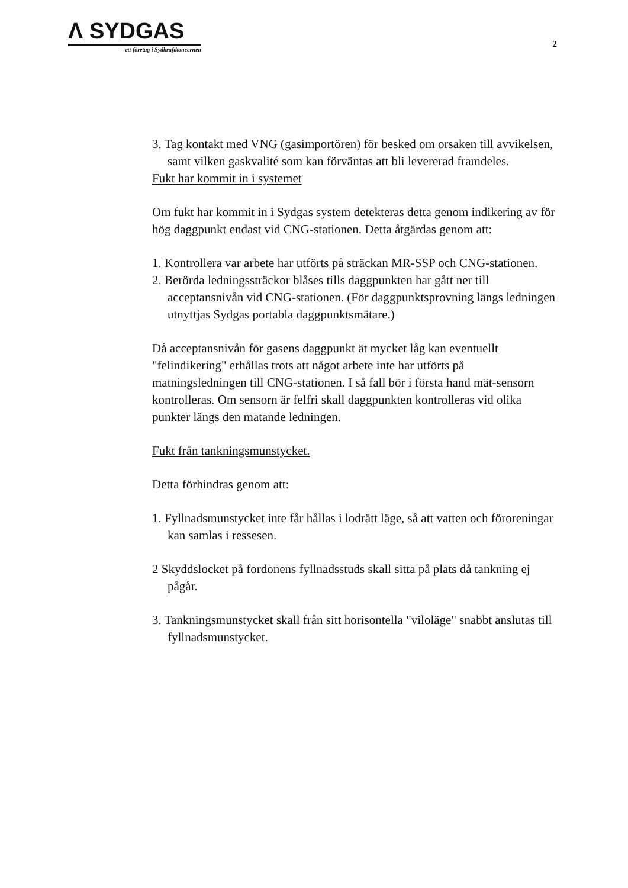Λ SYDGAS
– ett företag i Sydkraftkoncernen
2
3. Tag kontakt med VNG (gasimportören) för besked om orsaken till avvikelsen, samt vilken gaskvalité som kan förväntas att bli levererad framdeles.
Fukt har kommit in i systemet
Om fukt har kommit in i Sydgas system detekteras detta genom indikering av för hög daggpunkt endast vid CNG-stationen. Detta åtgärdas genom att:
1. Kontrollera var arbete har utförts på sträckan MR-SSP och CNG-stationen.
2. Berörda ledningssträckor blåses tills daggpunkten har gått ner till acceptansnivån vid CNG-stationen. (För daggpunktsprovning längs ledningen utnyttjas Sydgas portabla daggpunktsmätare.)
Då acceptansnivån för gasens daggpunkt ät mycket låg kan eventuellt "felindikering" erhållas trots att något arbete inte har utförts på matningsledningen till CNG-stationen. I så fall bör i första hand mät-sensorn kontrolleras. Om sensorn är felfri skall daggpunkten kontrolleras vid olika punkter längs den matande ledningen.
Fukt från tankningsmunstycket.
Detta förhindras genom att:
1. Fyllnadsmunstycket inte får hållas i lodrätt läge, så att vatten och föroreningar kan samlas i ressesen.
2 Skyddslocket på fordonens fyllnadsstuds skall sitta på plats då tankning ej pågår.
3. Tankningsmunstycket skall från sitt horisontella "viloläge" snabbt anslutas till fyllnadsmunstycket.